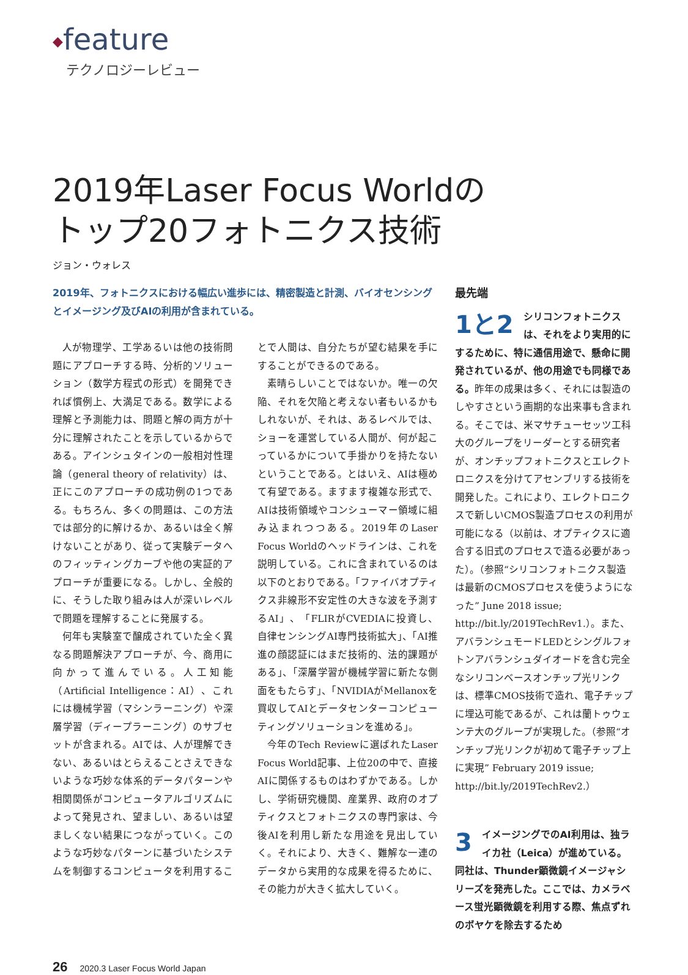◆feature
テクノロジーレビュー
2019年Laser Focus Worldの
トップ20フォトニクス技術
ジョン・ウォレス
2019年、フォトニクスにおける幅広い進歩には、精密製造と計測、バイオセンシングとイメージング及びAIの利用が含まれている。
人が物理学、工学あるいは他の技術問題にアプローチする時、分析的ソリューション（数学方程式の形式）を開発できれば慣例上、大満足である。数学による理解と予測能力は、問題と解の両方が十分に理解されたことを示しているからである。アインシュタインの一般相対性理論（general theory of relativity）は、正にこのアプローチの成功例の1つである。もちろん、多くの問題は、この方法では部分的に解けるか、あるいは全く解けないことがあり、従って実験データへのフィッティングカーブや他の実証的アプローチが重要になる。しかし、全般的に、そうした取り組みは人が深いレベルで問題を理解することに発展する。
何年も実験室で醸成されていた全く異なる問題解決アプローチが、今、商用に向かって進んでいる。人工知能（Artificial Intelligence：AI）、これには機械学習（マシンラーニング）や深層学習（ディープラーニング）のサブセットが含まれる。AIでは、人が理解できない、あるいはとらえることさえできないような巧妙な体系的データパターンや相関関係がコンピュータアルゴリズムによって発見され、望ましい、あるいは望ましくない結果につながっていく。このような巧妙なパターンに基づいたシステムを制御するコンピュータを利用することで人間は、自分たちが望む結果を手にすることができるのである。
素晴らしいことではないか。唯一の欠陥、それを欠陥と考えない者もいるかもしれないが、それは、あるレベルでは、ショーを運営している人間が、何が起こっているかについて手掛かりを持たないということである。とはいえ、AIは極めて有望である。ますます複雑な形式で、AIは技術領域やコンシューマー領域に組み込まれつつある。2019年のLaser Focus Worldのヘッドラインは、これを説明している。これに含まれているのは以下のとおりである。「ファイバオプティクス非線形不安定性の大きな波を予測するAI」、「FLIRがCVEDIAに投資し、自律センシングAI専門技術拡大」、「AI推進の顔認証にはまだ技術的、法的課題がある」、「深層学習が機械学習に新たな側面をもたらす」、「NVIDIAがMellanoxを買収してAIとデータセンターコンピューティングソリューションを進める」。
今年のTech Reviewに選ばれたLaser Focus World記事、上位20の中で、直接AIに関係するものはわずかである。しかし、学術研究機関、産業界、政府のオプティクスとフォトニクスの専門家は、今後AIを利用し新たな用途を見出していく。それにより、大きく、難解な一連のデータから実用的な成果を得るために、その能力が大きく拡大していく。
最先端
1と2 シリコンフォトニクスは、それをより実用的にするために、特に通信用途で、懸命に開発されているが、他の用途でも同様である。昨年の成果は多く、それには製造のしやすさという画期的な出来事も含まれる。そこでは、米マサチューセッツ工科大のグループをリーダーとする研究者が、オンチップフォトニクスとエレクトロニクスを分けてアセンブリする技術を開発した。これにより、エレクトロニクスで新しいCMOS製造プロセスの利用が可能になる（以前は、オプティクスに適合する旧式のプロセスで造る必要があった）。（参照“シリコンフォトニクス製造は最新のCMOSプロセスを使うようになった” June 2018 issue; http://bit.ly/2019TechRev1.）。また、アバランシュモードLEDとシングルフォトンアバランシュダイオードを含む完全なシリコンベースオンチップ光リンクは、標準CMOS技術で造れ、電子チップに埋込可能であるが、これは蘭トゥウェンテ大のグループが実現した。（参照“オンチップ光リンクが初めて電子チップ上に実現” February 2019 issue; http://bit.ly/2019TechRev2.）
3 イメージングでのAI利用は、独ライカ社（Leica）が進めている。同社は、Thunder顕微鏡イメージャシリーズを発売した。ここでは、カメラベース蛍光顕微鏡を利用する際、焦点ずれのボヤケを除去するため
26 2020.3 Laser Focus World Japan